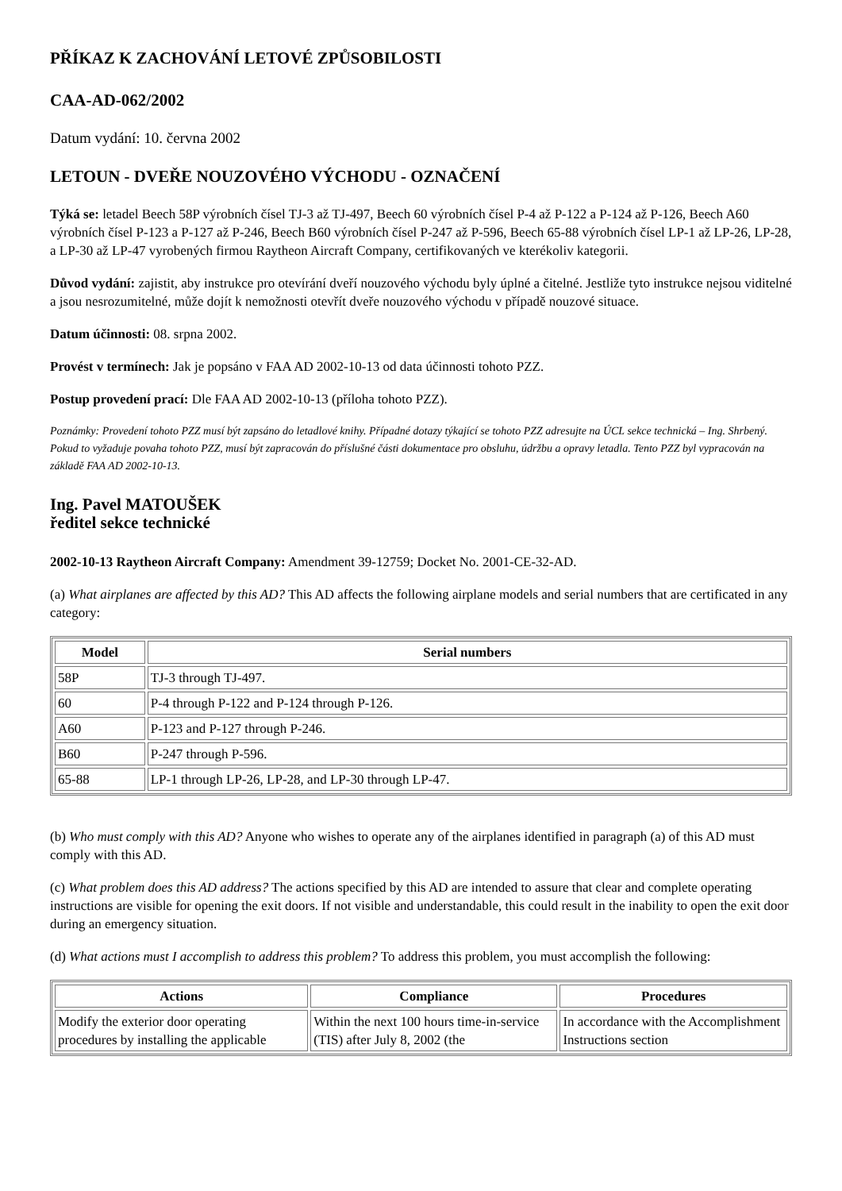PŘÍKAZ K ZACHOVÁNÍ LETOVÉ ZPŮSOBILOSTI
CAA-AD-062/2002
Datum vydání: 10. června 2002
LETOUN - DVEŘE NOUZOVÉHO VÝCHODU - OZNAČENÍ
Týká se: letadel Beech 58P výrobních čísel TJ-3 až TJ-497, Beech 60 výrobních čísel P-4 až P-122 a P-124 až P-126, Beech A60 výrobních čísel P-123 a P-127 až P-246, Beech B60 výrobních čísel P-247 až P-596, Beech 65-88 výrobních čísel LP-1 až LP-26, LP-28, a LP-30 až LP-47 vyrobených firmou Raytheon Aircraft Company, certifikovaných ve kterékoliv kategorii.
Důvod vydání: zajistit, aby instrukce pro otevírání dveří nouzového východu byly úplné a čitelné. Jestliže tyto instrukce nejsou viditelné a jsou nesrozumitelné, může dojít k nemožnosti otevřít dveře nouzového východu v případě nouzové situace.
Datum účinnosti: 08. srpna 2002.
Provést v termínech: Jak je popsáno v FAA AD 2002-10-13 od data účinnosti tohoto PZZ.
Postup provedení prací: Dle FAA AD 2002-10-13 (příloha tohoto PZZ).
Poznámky: Provedení tohoto PZZ musí být zapsáno do letadlové knihy. Případné dotazy týkající se tohoto PZZ adresujte na ÚCL sekce technická – Ing. Shrbený. Pokud to vyžaduje povaha tohoto PZZ, musí být zapracován do příslušné části dokumentace pro obsluhu, údržbu a opravy letadla. Tento PZZ byl vypracován na základě FAA AD 2002-10-13.
Ing. Pavel MATOUŠEK
ředitel sekce technické
2002-10-13 Raytheon Aircraft Company: Amendment 39-12759; Docket No. 2001-CE-32-AD.
(a) What airplanes are affected by this AD? This AD affects the following airplane models and serial numbers that are certificated in any category:
| Model | Serial numbers |
| --- | --- |
| 58P | TJ-3 through TJ-497. |
| 60 | P-4 through P-122 and P-124 through P-126. |
| A60 | P-123 and P-127 through P-246. |
| B60 | P-247 through P-596. |
| 65-88 | LP-1 through LP-26, LP-28, and LP-30 through LP-47. |
(b) Who must comply with this AD? Anyone who wishes to operate any of the airplanes identified in paragraph (a) of this AD must comply with this AD.
(c) What problem does this AD address? The actions specified by this AD are intended to assure that clear and complete operating instructions are visible for opening the exit doors. If not visible and understandable, this could result in the inability to open the exit door during an emergency situation.
(d) What actions must I accomplish to address this problem? To address this problem, you must accomplish the following:
| Actions | Compliance | Procedures |
| --- | --- | --- |
| Modify the exterior door operating procedures by installing the applicable | Within the next 100 hours time-in-service (TIS) after July 8, 2002 (the | In accordance with the Accomplishment Instructions section |